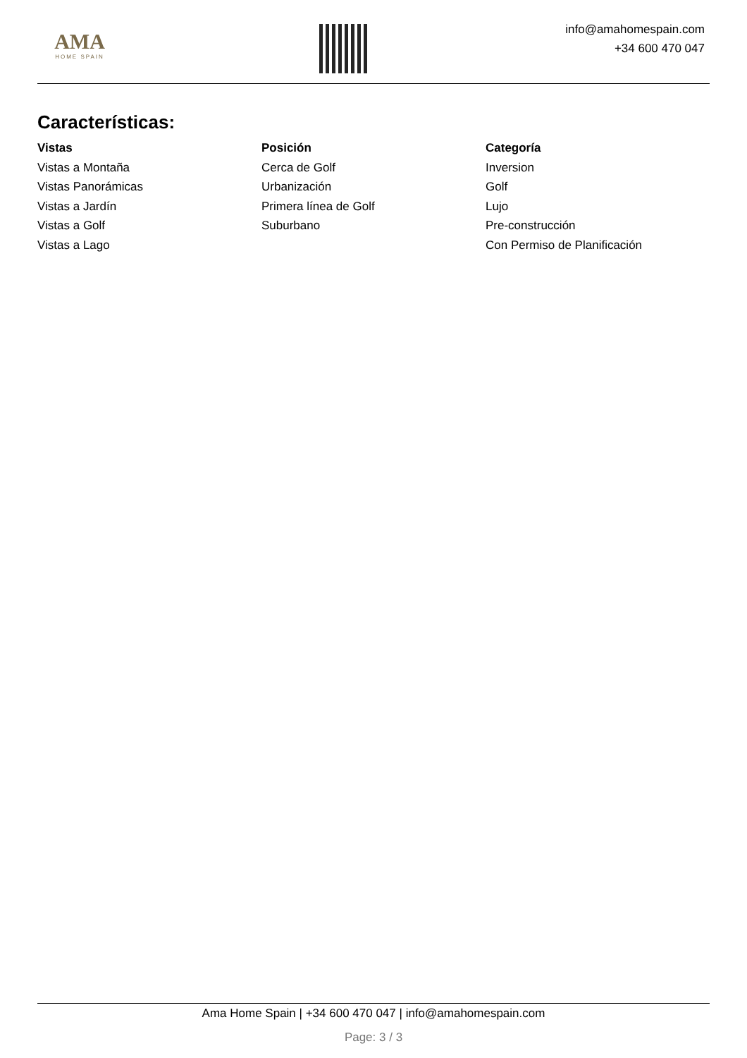AMA
HOME SPAIN
info@amahomespain.com
+34 600 470 047
Características:
Vistas
Vistas a Montaña
Vistas Panorámicas
Vistas a Jardín
Vistas a Golf
Vistas a Lago
Posición
Cerca de Golf
Urbanización
Primera línea de Golf
Suburbano
Categoría
Inversion
Golf
Lujo
Pre-construcción
Con Permiso de Planificación
Ama Home Spain | +34 600 470 047 | info@amahomespain.com
Page: 3 / 3